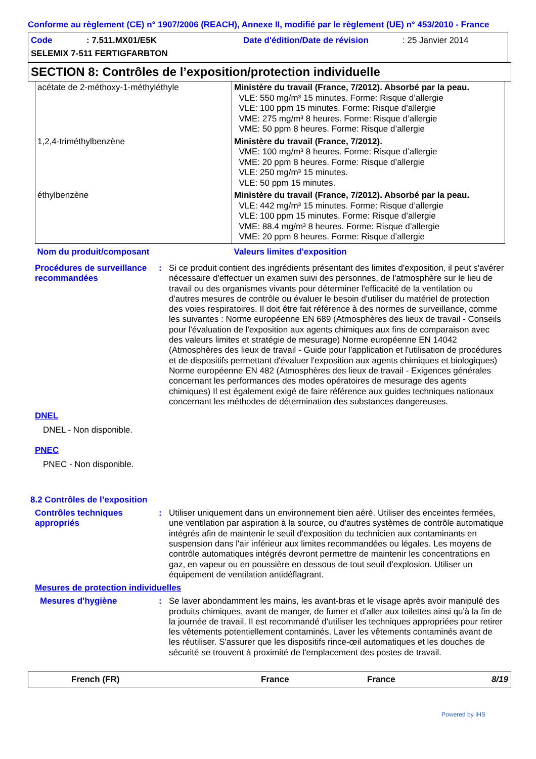Conforme au règlement (CE) n° 1907/2006 (REACH), Annexe II, modifié par le règlement (UE) n° 453/2010 - France
Code: 7.511.MX01/E5K Date d'édition/Date de révision: 25 Janvier 2014
SELEMIX 7-511 FERTIGFARBTON
SECTION 8: Contrôles de l’exposition/protection individuelle
| acétate de 2-méthoxy-1-méthyléthyle | Ministère du travail (France, 7/2012). Absorbé par la peau. VLE: 550 mg/m³ 15 minutes. Forme: Risque d’allergie VLE: 100 ppm 15 minutes. Forme: Risque d’allergie VME: 275 mg/m³ 8 heures. Forme: Risque d’allergie VME: 50 ppm 8 heures. Forme: Risque d’allergie |
| 1,2,4-triméthylbenzène | Ministère du travail (France, 7/2012). VME: 100 mg/m³ 8 heures. Forme: Risque d’allergie VME: 20 ppm 8 heures. Forme: Risque d’allergie VLE: 250 mg/m³ 15 minutes. VLE: 50 ppm 15 minutes. |
| éthylbenzène | Ministère du travail (France, 7/2012). Absorbé par la peau. VLE: 442 mg/m³ 15 minutes. Forme: Risque d’allergie VLE: 100 ppm 15 minutes. Forme: Risque d’allergie VME: 88.4 mg/m³ 8 heures. Forme: Risque d’allergie VME: 20 ppm 8 heures. Forme: Risque d’allergie |
| Nom du produit/composant | Valeurs limites d'exposition |
Procédures de surveillance recommandées
: Si ce produit contient des ingrédients présentant des limites d'exposition, il peut s'avérer nécessaire d'effectuer un examen suivi des personnes, de l'atmosphère sur le lieu de travail ou des organismes vivants pour déterminer l'efficacité de la ventilation ou d'autres mesures de contrôle ou évaluer le besoin d'utiliser du matériel de protection des voies respiratoires. Il doit être fait référence à des normes de surveillance, comme les suivantes : Norme européenne EN 689 (Atmosphères des lieux de travail - Conseils pour l'évaluation de l'exposition aux agents chimiques aux fins de comparaison avec des valeurs limites et stratégie de mesurage) Norme européenne EN 14042 (Atmosphères des lieux de travail - Guide pour l'application et l'utilisation de procédures et de dispositifs permettant d'évaluer l'exposition aux agents chimiques et biologiques) Norme européenne EN 482 (Atmosphères des lieux de travail - Exigences générales concernant les performances des modes opératoires de mesurage des agents chimiques) Il est également exigé de faire référence aux guides techniques nationaux concernant les méthodes de détermination des substances dangereuses.
DNEL
DNEL - Non disponible.
PNEC
PNEC - Non disponible.
8.2 Contrôles de l’exposition
Contrôles techniques appropriés
: Utiliser uniquement dans un environnement bien aéré. Utiliser des enceintes fermées, une ventilation par aspiration à la source, ou d'autres systèmes de contrôle automatique intégrés afin de maintenir le seuil d'exposition du technicien aux contaminants en suspension dans l'air inférieur aux limites recommandées ou légales. Les moyens de contrôle automatiques intégrés devront permettre de maintenir les concentrations en gaz, en vapeur ou en poussière en dessous de tout seuil d'explosion. Utiliser un équipement de ventilation antidéflagrant.
Mesures de protection individuelles
Mesures d'hygiène : Se laver abondamment les mains, les avant-bras et le visage après avoir manipulé des produits chimiques, avant de manger, de fumer et d'aller aux toilettes ainsi qu'à la fin de la journée de travail. Il est recommandé d'utiliser les techniques appropriées pour retirer les vêtements potentiellement contaminés. Laver les vêtements contaminés avant de les réutiliser. S'assurer que les dispositifs rince-œil automatiques et les douches de sécurité se trouvent à proximité de l'emplacement des postes de travail.
French (FR) France France 8/19
Powered by IHS